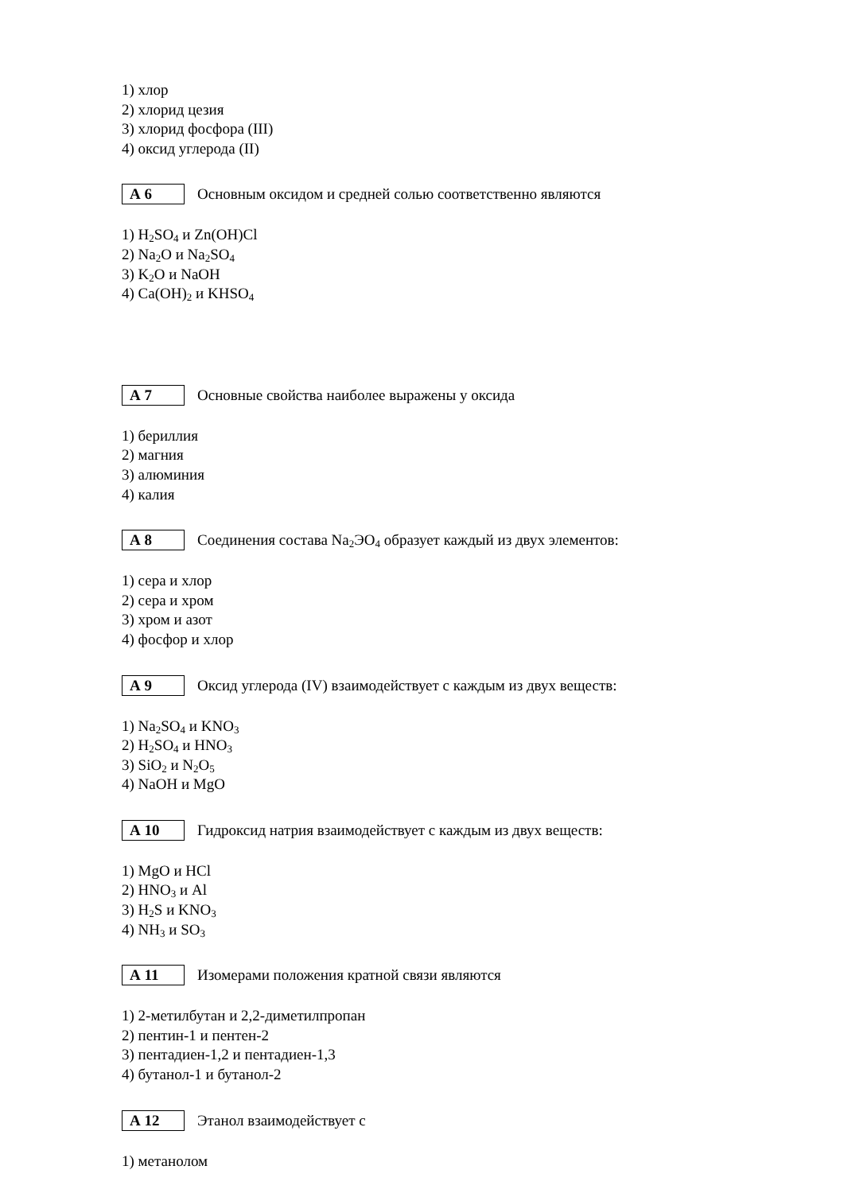1) хлор
2) хлорид цезия
3) хлорид фосфора (III)
4) оксид углерода (II)
А 6
Основным оксидом и средней солью соответственно являются
1) H<sub>2</sub>SO<sub>4</sub> и Zn(OH)Cl
2) Na<sub>2</sub>O и Na<sub>2</sub>SO<sub>4</sub>
3) K<sub>2</sub>O и NaOH
4) Ca(OH)<sub>2</sub> и KHSO<sub>4</sub>
А 7
Основные свойства наиболее выражены у оксида
1) бериллия
2) магния
3) алюминия
4) калия
А 8
Соединения состава Na<sub>2</sub>ЭO<sub>4</sub> образует каждый из двух элементов:
1) сера и хлор
2) сера и хром
3) хром и азот
4) фосфор и хлор
А 9
Оксид углерода (IV) взаимодействует с каждым из двух веществ:
1) Na<sub>2</sub>SO<sub>4</sub> и KNO<sub>3</sub>
2) H<sub>2</sub>SO<sub>4</sub> и HNO<sub>3</sub>
3) SiO<sub>2</sub> и N<sub>2</sub>O<sub>5</sub>
4) NaOH и MgO
А 10
Гидроксид натрия взаимодействует с каждым из двух веществ:
1) MgO и HCl
2) HNO<sub>3</sub> и Al
3) H<sub>2</sub>S и KNO<sub>3</sub>
4) NH<sub>3</sub> и SO<sub>3</sub>
А 11
Изомерами положения кратной связи являются
1) 2-метилбутан и 2,2-диметилпропан
2) пентин-1 и пентен-2
3) пентадиен-1,2 и пентадиен-1,3
4) бутанол-1 и бутанол-2
А 12
Этанол взаимодействует с
1) метанолом